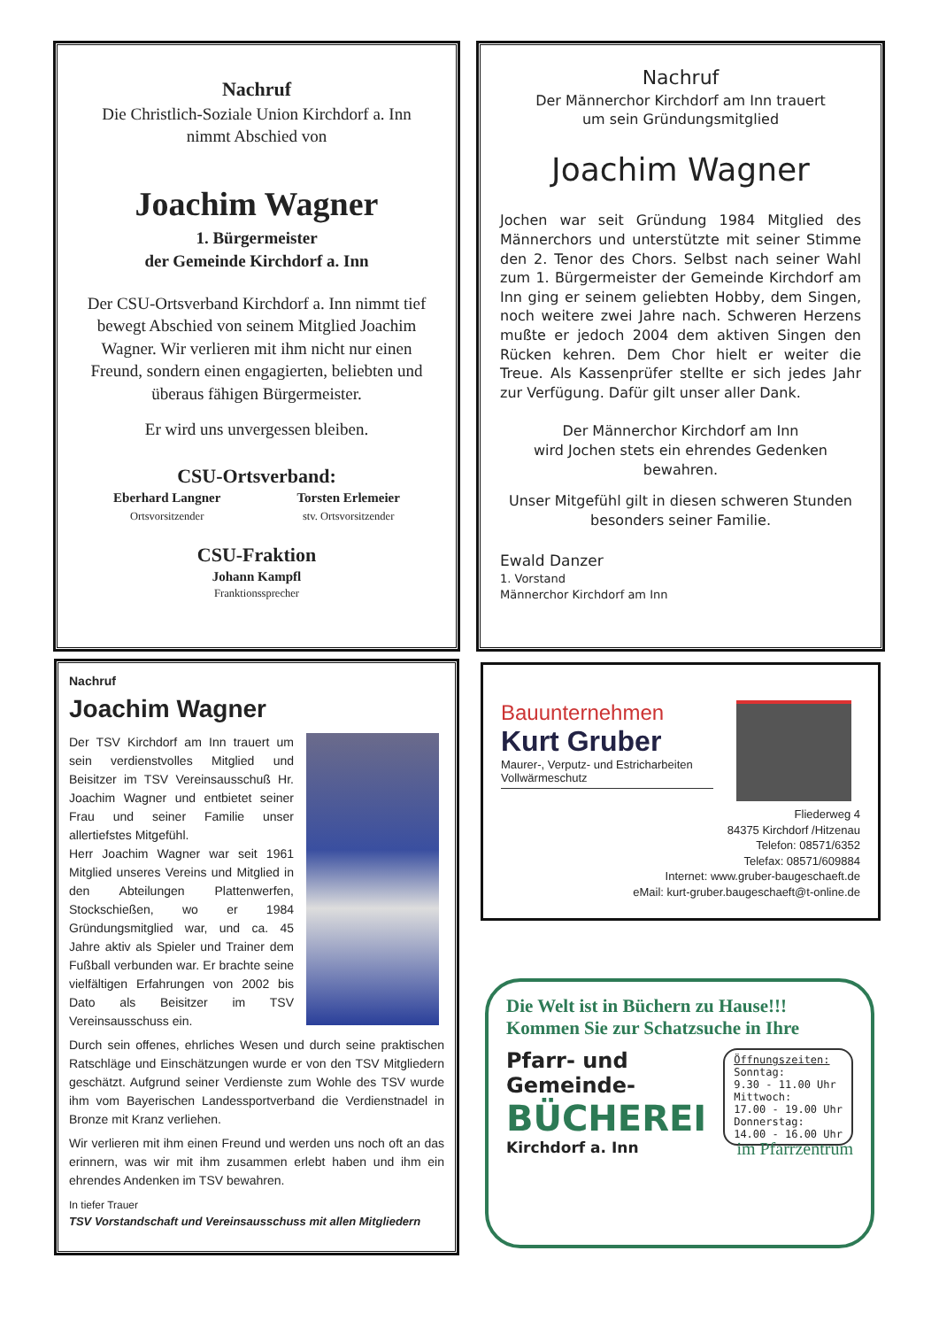Nachruf
Die Christlich-Soziale Union Kirchdorf a. Inn
nimmt Abschied von
Joachim Wagner
1. Bürgermeister
der Gemeinde Kirchdorf a. Inn
Der CSU-Ortsverband Kirchdorf a. Inn nimmt tief bewegt Abschied von seinem Mitglied Joachim Wagner. Wir verlieren mit ihm nicht nur einen Freund, sondern einen engagierten, beliebten und überaus fähigen Bürgermeister.
Er wird uns unvergessen bleiben.
CSU-Ortsverband:
Eberhard Langner
Ortsvorsitzender
Torsten Erlemeier
stv. Ortsvorsitzender
CSU-Fraktion
Johann Kampfl
Franktionssprecher
Nachruf
Der Männerchor Kirchdorf am Inn trauert
um sein Gründungsmitglied
Joachim Wagner
Jochen war seit Gründung 1984 Mitglied des Männerchors und unterstützte mit seiner Stimme den 2. Tenor des Chors. Selbst nach seiner Wahl zum 1. Bürgermeister der Gemeinde Kirchdorf am Inn ging er seinem geliebten Hobby, dem Singen, noch weitere zwei Jahre nach. Schweren Herzens mußte er jedoch 2004 dem aktiven Singen den Rücken kehren. Dem Chor hielt er weiter die Treue. Als Kassenprüfer stellte er sich jedes Jahr zur Verfügung. Dafür gilt unser aller Dank.
Der Männerchor Kirchdorf am Inn
wird Jochen stets ein ehrendes Gedenken bewahren.
Unser Mitgefühl gilt in diesen schweren Stunden besonders seiner Familie.
Ewald Danzer
1. Vorstand
Männerchor Kirchdorf am Inn
Nachruf
Joachim Wagner
Der TSV Kirchdorf am Inn trauert um sein verdienstvolles Mitglied und Beisitzer im TSV Vereinsausschuß Hr. Joachim Wagner und entbietet seiner Frau und seiner Familie unser allertiefstes Mitgefühl.
Herr Joachim Wagner war seit 1961 Mitglied unseres Vereins und Mitglied in den Abteilungen Plattenwerfen, Stockschießen, wo er 1984 Gründungsmitglied war, und ca. 45 Jahre aktiv als Spieler und Trainer dem Fußball verbunden war. Er brachte seine vielfältigen Erfahrungen von 2002 bis Dato als Beisitzer im TSV Vereinsausschuss ein.
Durch sein offenes, ehrliches Wesen und durch seine praktischen Ratschläge und Einschätzungen wurde er von den TSV Mitgliedern geschätzt. Aufgrund seiner Verdienste zum Wohle des TSV wurde ihm vom Bayerischen Landessportverband die Verdienstnadel in Bronze mit Kranz verliehen.
Wir verlieren mit ihm einen Freund und werden uns noch oft an das erinnern, was wir mit ihm zusammen erlebt haben und ihm ein ehrendes Andenken im TSV bewahren.
In tiefer Trauer
TSV Vorstandschaft und Vereinsausschuss mit allen Mitgliedern
Bauunternehmen
Kurt Gruber
Maurer-, Verputz- und Estricharbeiten
Vollwärmeschutz
Fliederweg 4
84375 Kirchdorf /Hitzenau
Telefon: 08571/6352
Telefax: 08571/609884
Internet: www.gruber-baugeschaeft.de
eMail: kurt-gruber.baugeschaeft@t-online.de
Die Welt ist in Büchern zu Hause!!!
Kommen Sie zur Schatzsuche in Ihre
Pfarr- und
Gemeinde-
BÜCHEREI
Kirchdorf a. Inn
Öffnungszeiten:
Sonntag:
9.30 - 11.00 Uhr
Mittwoch:
17.00 - 19.00 Uhr
Donnerstag:
14.00 - 16.00 Uhr
im Pfarrzentrum